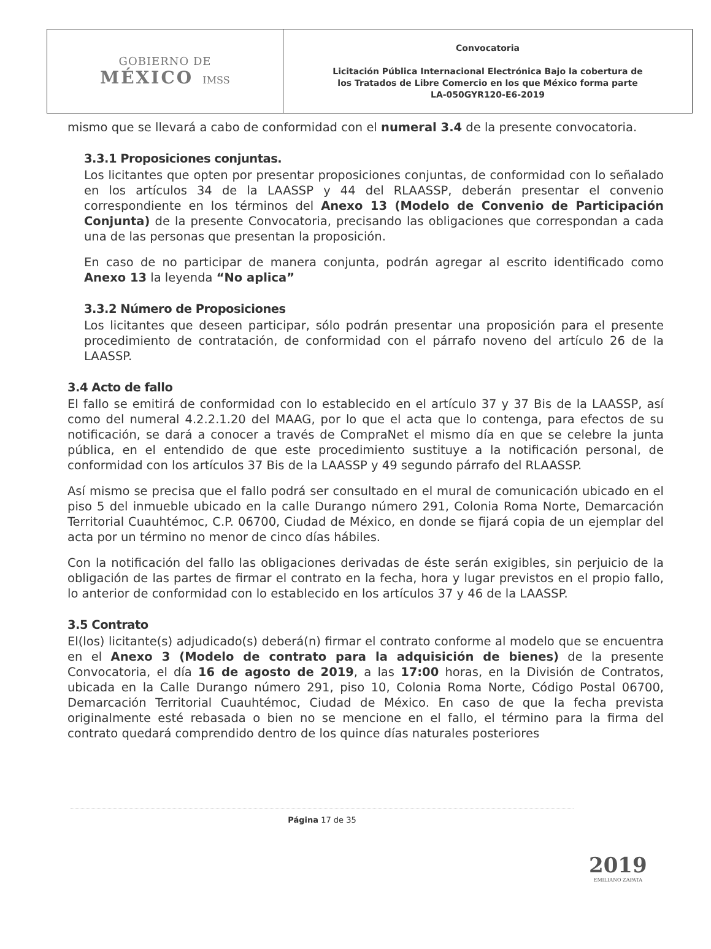| GOBIERNO DE MÉXICO IMSS | Convocatoria Licitación Pública Internacional Electrónica Bajo la cobertura de los Tratados de Libre Comercio en los que México forma parte LA-050GYR120-E6-2019 |
mismo que se llevará a cabo de conformidad con el numeral 3.4 de la presente convocatoria.
3.3.1 Proposiciones conjuntas.
Los licitantes que opten por presentar proposiciones conjuntas, de conformidad con lo señalado en los artículos 34 de la LAASSP y 44 del RLAASSP, deberán presentar el convenio correspondiente en los términos del Anexo 13 (Modelo de Convenio de Participación Conjunta) de la presente Convocatoria, precisando las obligaciones que correspondan a cada una de las personas que presentan la proposición.
En caso de no participar de manera conjunta, podrán agregar al escrito identificado como Anexo 13 la leyenda “No aplica”
3.3.2 Número de Proposiciones
Los licitantes que deseen participar, sólo podrán presentar una proposición para el presente procedimiento de contratación, de conformidad con el párrafo noveno del artículo 26 de la LAASSP.
3.4 Acto de fallo
El fallo se emitirá de conformidad con lo establecido en el artículo 37 y 37 Bis de la LAASSP, así como del numeral 4.2.2.1.20 del MAAG, por lo que el acta que lo contenga, para efectos de su notificación, se dará a conocer a través de CompraNet el mismo día en que se celebre la junta pública, en el entendido de que este procedimiento sustituye a la notificación personal, de conformidad con los artículos 37 Bis de la LAASSP y 49 segundo párrafo del RLAASSP.
Así mismo se precisa que el fallo podrá ser consultado en el mural de comunicación ubicado en el piso 5 del inmueble ubicado en la calle Durango número 291, Colonia Roma Norte, Demarcación Territorial Cuauhtémoc, C.P. 06700, Ciudad de México, en donde se fijará copia de un ejemplar del acta por un término no menor de cinco días hábiles.
Con la notificación del fallo las obligaciones derivadas de éste serán exigibles, sin perjuicio de la obligación de las partes de firmar el contrato en la fecha, hora y lugar previstos en el propio fallo, lo anterior de conformidad con lo establecido en los artículos 37 y 46 de la LAASSP.
3.5 Contrato
El(los) licitante(s) adjudicado(s) deberá(n) firmar el contrato conforme al modelo que se encuentra en el Anexo 3 (Modelo de contrato para la adquisición de bienes) de la presente Convocatoria, el día 16 de agosto de 2019, a las 17:00 horas, en la División de Contratos, ubicada en la Calle Durango número 291, piso 10, Colonia Roma Norte, Código Postal 06700, Demarcación Territorial Cuauhtémoc, Ciudad de México. En caso de que la fecha prevista originalmente esté rebasada o bien no se mencione en el fallo, el término para la firma del contrato quedará comprendido dentro de los quince días naturales posteriores
Página 17 de 35
2019
EMILIANO ZAPATA